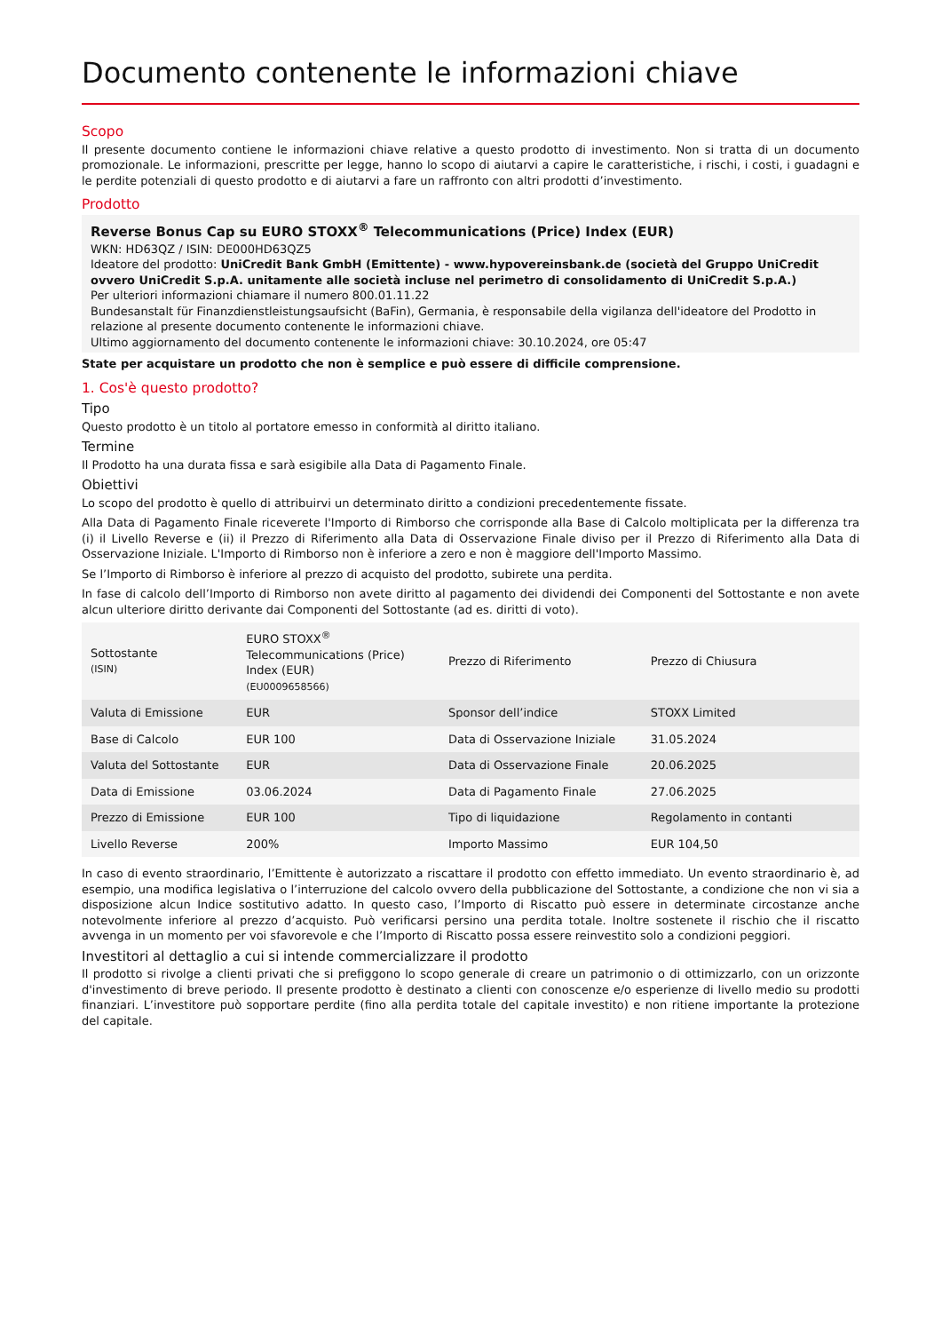Documento contenente le informazioni chiave
Scopo
Il presente documento contiene le informazioni chiave relative a questo prodotto di investimento. Non si tratta di un documento promozionale. Le informazioni, prescritte per legge, hanno lo scopo di aiutarvi a capire le caratteristiche, i rischi, i costi, i guadagni e le perdite potenziali di questo prodotto e di aiutarvi a fare un raffronto con altri prodotti d’investimento.
Prodotto
Reverse Bonus Cap su EURO STOXX<sup>®</sup> Telecommunications (Price) Index (EUR)
WKN: HD63QZ / ISIN: DE000HD63QZ5
Ideatore del prodotto: UniCredit Bank GmbH (Emittente) - www.hypovereinsbank.de (società del Gruppo UniCredit ovvero UniCredit S.p.A. unitamente alle società incluse nel perimetro di consolidamento di UniCredit S.p.A.)
Per ulteriori informazioni chiamare il numero 800.01.11.22
Bundesanstalt für Finanzdienstleistungsaufsicht (BaFin), Germania, è responsabile della vigilanza dell'ideatore del Prodotto in relazione al presente documento contenente le informazioni chiave.
Ultimo aggiornamento del documento contenente le informazioni chiave: 30.10.2024, ore 05:47
State per acquistare un prodotto che non è semplice e può essere di difficile comprensione.
1. Cos'è questo prodotto?
Tipo
Questo prodotto è un titolo al portatore emesso in conformità al diritto italiano.
Termine
Il Prodotto ha una durata fissa e sarà esigibile alla Data di Pagamento Finale.
Obiettivi
Lo scopo del prodotto è quello di attribuirvi un determinato diritto a condizioni precedentemente fissate.
Alla Data di Pagamento Finale riceverete l'Importo di Rimborso che corrisponde alla Base di Calcolo moltiplicata per la differenza tra (i) il Livello Reverse e (ii) il Prezzo di Riferimento alla Data di Osservazione Finale diviso per il Prezzo di Riferimento alla Data di Osservazione Iniziale. L'Importo di Rimborso non è inferiore a zero e non è maggiore dell'Importo Massimo.
Se l’Importo di Rimborso è inferiore al prezzo di acquisto del prodotto, subirete una perdita.
In fase di calcolo dell’Importo di Rimborso non avete diritto al pagamento dei dividendi dei Componenti del Sottostante e non avete alcun ulteriore diritto derivante dai Componenti del Sottostante (ad es. diritti di voto).
| Sottostante (ISIN) | EURO STOXX<sup>®</sup> Telecommunications (Price) Index (EUR) (EU0009658566) | Prezzo di Riferimento | Prezzo di Chiusura |
| Valuta di Emissione | EUR | Sponsor dell’indice | STOXX Limited |
| Base di Calcolo | EUR 100 | Data di Osservazione Iniziale | 31.05.2024 |
| Valuta del Sottostante | EUR | Data di Osservazione Finale | 20.06.2025 |
| Data di Emissione | 03.06.2024 | Data di Pagamento Finale | 27.06.2025 |
| Prezzo di Emissione | EUR 100 | Tipo di liquidazione | Regolamento in contanti |
| Livello Reverse | 200% | Importo Massimo | EUR 104,50 |
In caso di evento straordinario, l’Emittente è autorizzato a riscattare il prodotto con effetto immediato. Un evento straordinario è, ad esempio, una modifica legislativa o l’interruzione del calcolo ovvero della pubblicazione del Sottostante, a condizione che non vi sia a disposizione alcun Indice sostitutivo adatto. In questo caso, l’Importo di Riscatto può essere in determinate circostanze anche notevolmente inferiore al prezzo d’acquisto. Può verificarsi persino una perdita totale. Inoltre sostenete il rischio che il riscatto avvenga in un momento per voi sfavorevole e che l’Importo di Riscatto possa essere reinvestito solo a condizioni peggiori.
Investitori al dettaglio a cui si intende commercializzare il prodotto
Il prodotto si rivolge a clienti privati che si prefiggono lo scopo generale di creare un patrimonio o di ottimizzarlo, con un orizzonte d'investimento di breve periodo. Il presente prodotto è destinato a clienti con conoscenze e/o esperienze di livello medio su prodotti finanziari. L’investitore può sopportare perdite (fino alla perdita totale del capitale investito) e non ritiene importante la protezione del capitale.